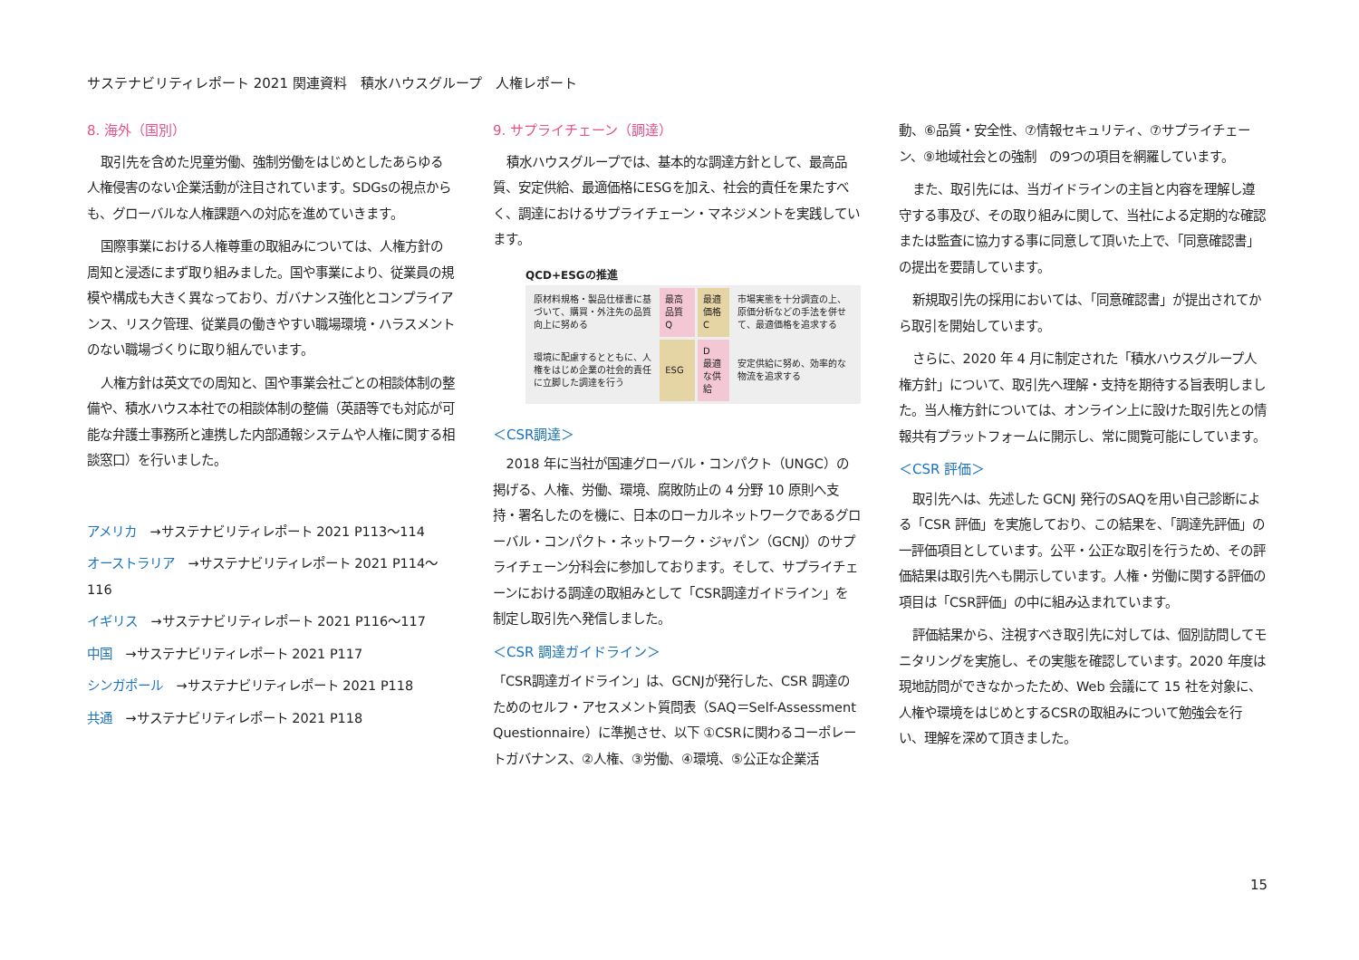サステナビリティレポート 2021 関連資料　積水ハウスグループ　人権レポート
8. 海外（国別）
取引先を含めた児童労働、強制労働をはじめとしたあらゆる人権侵害のない企業活動が注目されています。SDGsの視点からも、グローバルな人権課題への対応を進めていきます。
国際事業における人権尊重の取組みについては、人権方針の周知と浸透にまず取り組みました。国や事業により、従業員の規模や構成も大きく異なっており、ガバナンス強化とコンプライアンス、リスク管理、従業員の働きやすい職場環境・ハラスメントのない職場づくりに取り組んでいます。
人権方針は英文での周知と、国や事業会社ごとの相談体制の整備や、積水ハウス本社での相談体制の整備（英語等でも対応が可能な弁護士事務所と連携した内部通報システムや人権に関する相談窓口）を行いました。
アメリカ →サステナビリティレポート 2021 P113～114
オーストラリア →サステナビリティレポート 2021 P114～116
イギリス →サステナビリティレポート 2021 P116～117
中国 →サステナビリティレポート 2021 P117
シンガポール →サステナビリティレポート 2021 P118
共通 →サステナビリティレポート 2021 P118
9. サプライチェーン（調達）
積水ハウスグループでは、基本的な調達方針として、最高品質、安定供給、最適価格にESGを加え、社会的責任を果たすべく、調達におけるサプライチェーン・マネジメントを実践しています。
QCD+ESGの推進
| 原材料規格・製品仕様書に基づいて、購買・外注先の品質向上に努める | 最高品質 Q | 最適価格 C | 市場実態を十分調査の上、原価分析などの手法を併せて、最適価格を追求する |
| 環境に配慮するとともに、人権をはじめ企業の社会的責任に立脚した調達を行う | ESG | D 最適な供給 | 安定供給に努め、効率的な物流を追求する |
＜CSR調達＞
2018 年に当社が国連グローバル・コンパクト（UNGC）の掲げる、人権、労働、環境、腐敗防止の 4 分野 10 原則へ支持・署名したのを機に、日本のローカルネットワークであるグローバル・コンパクト・ネットワーク・ジャパン（GCNJ）のサプライチェーン分科会に参加しております。そして、サプライチェーンにおける調達の取組みとして「CSR調達ガイドライン」を制定し取引先へ発信しました。
＜CSR 調達ガイドライン＞
「CSR調達ガイドライン」は、GCNJが発行した、CSR 調達のためのセルフ・アセスメント質問表（SAQ＝Self-Assessment Questionnaire）に準拠させ、以下 ①CSRに関わるコーポレートガバナンス、②人権、③労働、④環境、⑤公正な企業活
動、⑥品質・安全性、⑦情報セキュリティ、⑦サプライチェーン、⑨地域社会との強制　の9つの項目を網羅しています。
また、取引先には、当ガイドラインの主旨と内容を理解し遵守する事及び、その取り組みに関して、当社による定期的な確認または監査に協力する事に同意して頂いた上で、「同意確認書」の提出を要請しています。
新規取引先の採用においては、「同意確認書」が提出されてから取引を開始しています。
さらに、2020 年 4 月に制定された「積水ハウスグループ人権方針」について、取引先へ理解・支持を期待する旨表明しました。当人権方針については、オンライン上に設けた取引先との情報共有プラットフォームに開示し、常に閲覧可能にしています。
＜CSR 評価＞
取引先へは、先述した GCNJ 発行のSAQを用い自己診断による「CSR 評価」を実施しており、この結果を、「調達先評価」の一評価項目としています。公平・公正な取引を行うため、その評価結果は取引先へも開示しています。人権・労働に関する評価の項目は「CSR評価」の中に組み込まれています。
評価結果から、注視すべき取引先に対しては、個別訪問してモニタリングを実施し、その実態を確認しています。2020 年度は現地訪問ができなかったため、Web 会議にて 15 社を対象に、人権や環境をはじめとするCSRの取組みについて勉強会を行い、理解を深めて頂きました。
15